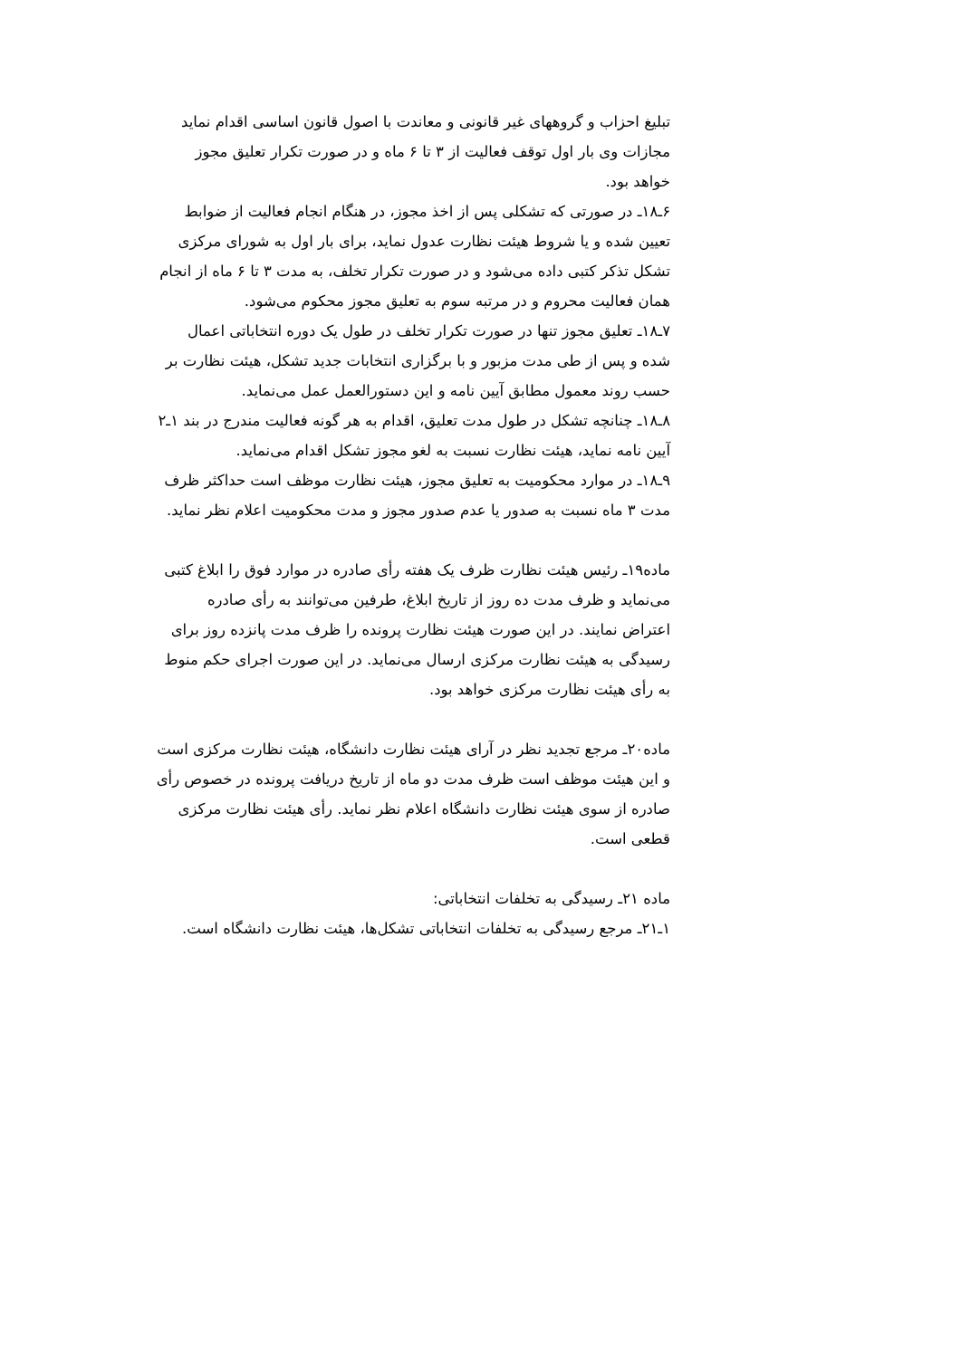تبلیغ احزاب و گروههای غیر قانونی و معاندت با اصول قانون اساسی اقدام نماید مجازات وی بار اول توقف فعالیت از ۳ تا ۶ ماه و در صورت تکرار تعلیق مجوز خواهد بود.
۶ـ۱۸ـ در صورتی که تشکلی پس از اخذ مجوز، در هنگام انجام فعالیت از ضوابط تعیین شده و یا شروط هیئت نظارت عدول نماید، برای بار اول به شورای مرکزی تشکل تذکر کتبی داده می‌شود و در صورت تکرار تخلف، به مدت ۳ تا ۶ ماه از انجام همان فعالیت محروم و در مرتبه سوم به تعلیق مجوز محکوم می‌شود.
۷ـ۱۸ـ تعلیق مجوز تنها در صورت تکرار تخلف در طول یک دوره انتخاباتی اعمال شده و پس از طی مدت مزبور و با برگزاری انتخابات جدید تشکل، هیئت نظارت بر حسب روند معمول مطابق آیین نامه و این دستورالعمل عمل می‌نماید.
۸ـ۱۸ـ چنانچه تشکل در طول مدت تعلیق، اقدام به هر گونه فعالیت مندرج در بند ۱ـ۲ آیین نامه نماید، هیئت نظارت نسبت به لغو مجوز تشکل اقدام می‌نماید.
۹ـ۱۸ـ در موارد محکومیت به تعلیق مجوز، هیئت نظارت موظف است حداکثر ظرف مدت ۳ ماه نسبت به صدور یا عدم صدور مجوز و مدت محکومیت اعلام نظر نماید.
ماده۱۹ـ رئیس هیئت نظارت ظرف یک هفته رأی صادره در موارد فوق را ابلاغ کتبی می‌نماید و ظرف مدت ده روز از تاریخ ابلاغ، طرفین می‌توانند به رأی صادره اعتراض نمایند. در این صورت هیئت نظارت پرونده را ظرف مدت پانزده روز برای رسیدگی به هیئت نظارت مرکزی ارسال می‌نماید. در این صورت اجرای حکم منوط به رأی هیئت نظارت مرکزی خواهد بود.
ماده۲۰ـ مرجع تجدید نظر در آرای هیئت نظارت دانشگاه، هیئت نظارت مرکزی است و این هیئت موظف است ظرف مدت دو ماه از تاریخ دریافت پرونده در خصوص رأی صادره از سوی هیئت نظارت دانشگاه اعلام نظر نماید. رأی هیئت نظارت مرکزی قطعی است.
ماده ۲۱ـ رسیدگی به تخلفات انتخاباتی:
۱ـ۲۱ـ مرجع رسیدگی به تخلفات انتخاباتی تشکل‌ها، هیئت نظارت دانشگاه است.